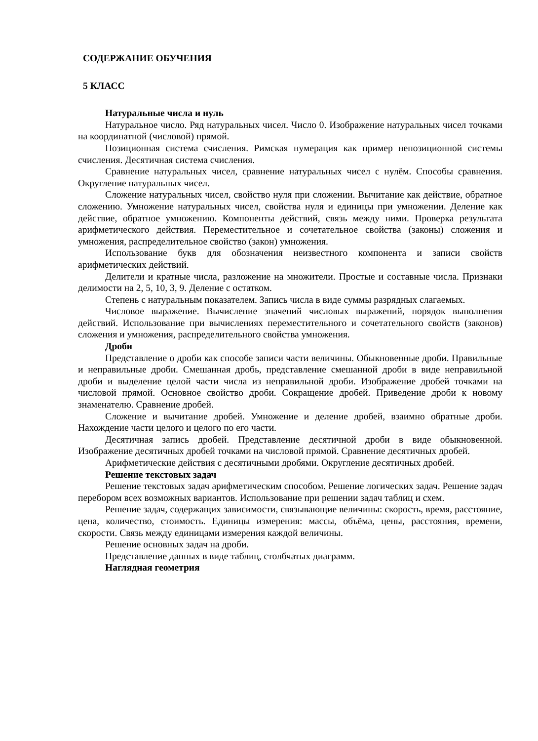СОДЕРЖАНИЕ ОБУЧЕНИЯ
5 КЛАСС
Натуральные числа и нуль
Натуральное число. Ряд натуральных чисел. Число 0. Изображение натуральных чисел точками на координатной (числовой) прямой.
Позиционная система счисления. Римская нумерация как пример непозиционной системы счисления. Десятичная система счисления.
Сравнение натуральных чисел, сравнение натуральных чисел с нулём. Способы сравнения. Округление натуральных чисел.
Сложение натуральных чисел, свойство нуля при сложении. Вычитание как действие, обратное сложению. Умножение натуральных чисел, свойства нуля и единицы при умножении. Деление как действие, обратное умножению. Компоненты действий, связь между ними. Проверка результата арифметического действия. Переместительное и сочетательное свойства (законы) сложения и умножения, распределительное свойство (закон) умножения.
Использование букв для обозначения неизвестного компонента и записи свойств арифметических действий.
Делители и кратные числа, разложение на множители. Простые и составные числа. Признаки делимости на 2, 5, 10, 3, 9. Деление с остатком.
Степень с натуральным показателем. Запись числа в виде суммы разрядных слагаемых.
Числовое выражение. Вычисление значений числовых выражений, порядок выполнения действий. Использование при вычислениях переместительного и сочетательного свойств (законов) сложения и умножения, распределительного свойства умножения.
Дроби
Представление о дроби как способе записи части величины. Обыкновенные дроби. Правильные и неправильные дроби. Смешанная дробь, представление смешанной дроби в виде неправильной дроби и выделение целой части числа из неправильной дроби. Изображение дробей точками на числовой прямой. Основное свойство дроби. Сокращение дробей. Приведение дроби к новому знаменателю. Сравнение дробей.
Сложение и вычитание дробей. Умножение и деление дробей, взаимно обратные дроби. Нахождение части целого и целого по его части.
Десятичная запись дробей. Представление десятичной дроби в виде обыкновенной. Изображение десятичных дробей точками на числовой прямой. Сравнение десятичных дробей.
Арифметические действия с десятичными дробями. Округление десятичных дробей.
Решение текстовых задач
Решение текстовых задач арифметическим способом. Решение логических задач. Решение задач перебором всех возможных вариантов. Использование при решении задач таблиц и схем.
Решение задач, содержащих зависимости, связывающие величины: скорость, время, расстояние, цена, количество, стоимость. Единицы измерения: массы, объёма, цены, расстояния, времени, скорости. Связь между единицами измерения каждой величины.
Решение основных задач на дроби.
Представление данных в виде таблиц, столбчатых диаграмм.
Наглядная геометрия